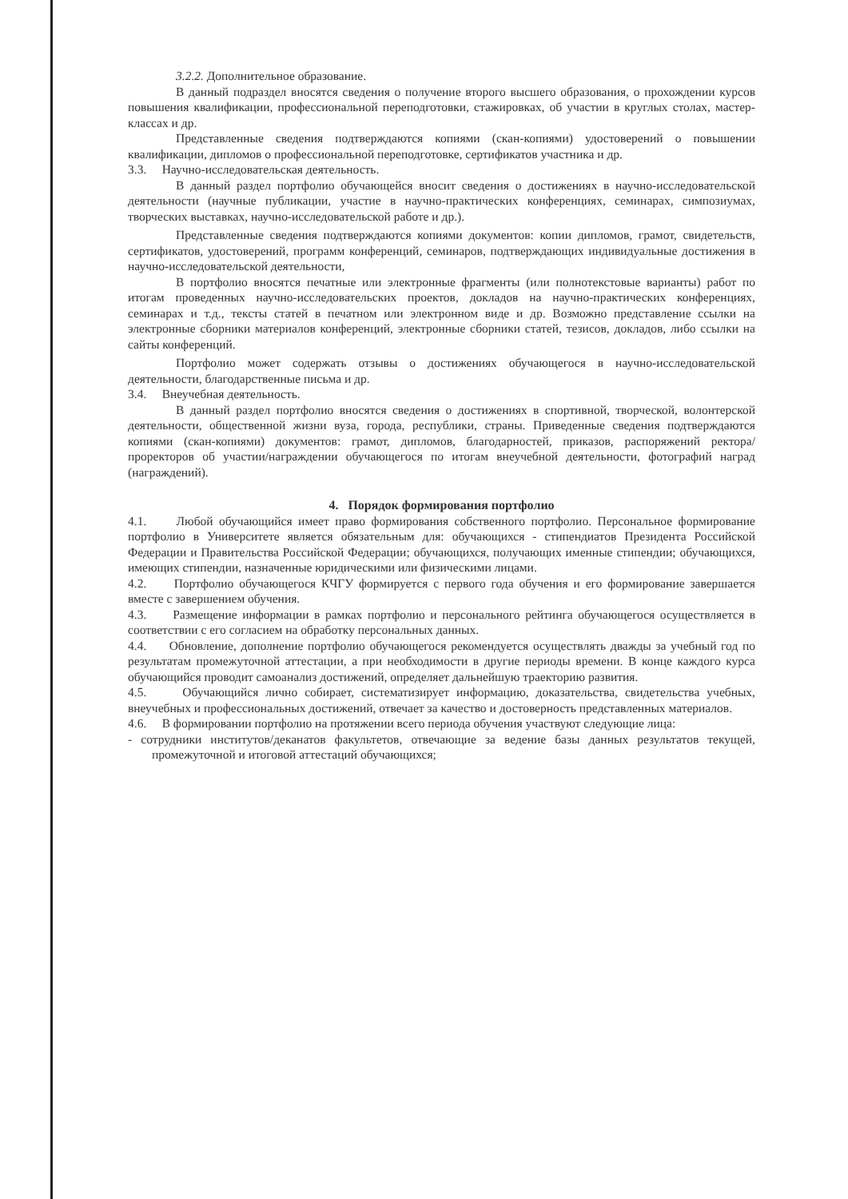3.2.2. Дополнительное образование.
В данный подраздел вносятся сведения о получение второго высшего образования, о прохождении курсов повышения квалификации, профессиональной переподготовки, стажировках, об участии в круглых столах, мастер-классах и др.
Представленные сведения подтверждаются копиями (скан-копиями) удостоверений о повышении квалификации, дипломов о профессиональной переподготовке, сертификатов участника и др.
3.3. Научно-исследовательская деятельность.
В данный раздел портфолио обучающейся вносит сведения о достижениях в научно-исследовательской деятельности (научные публикации, участие в научно-практических конференциях, семинарах, симпозиумах, творческих выставках, научно-исследовательской работе и др.).
Представленные сведения подтверждаются копиями документов: копии дипломов, грамот, свидетельств, сертификатов, удостоверений, программ конференций, семинаров, подтверждающих индивидуальные достижения в научно-исследовательской деятельности,
В портфолио вносятся печатные или электронные фрагменты (или полнотекстовые варианты) работ по итогам проведенных научно-исследовательских проектов, докладов на научно-практических конференциях, семинарах и т.д., тексты статей в печатном или электронном виде и др. Возможно представление ссылки на электронные сборники материалов конференций, электронные сборники статей, тезисов, докладов, либо ссылки на сайты конференций.
Портфолио может содержать отзывы о достижениях обучающегося в научно-исследовательской деятельности, благодарственные письма и др.
3.4. Внеучебная деятельность.
В данный раздел портфолио вносятся сведения о достижениях в спортивной, творческой, волонтерской деятельности, общественной жизни вуза, города, республики, страны. Приведенные сведения подтверждаются копиями (скан-копиями) документов: грамот, дипломов, благодарностей, приказов, распоряжений ректора/проректоров об участии/награждении обучающегося по итогам внеучебной деятельности, фотографий наград (награждений).
4. Порядок формирования портфолио
4.1. Любой обучающийся имеет право формирования собственного портфолио. Персональное формирование портфолио в Университете является обязательным для: обучающихся - стипендиатов Президента Российской Федерации и Правительства Российской Федерации; обучающихся, получающих именные стипендии; обучающихся, имеющих стипендии, назначенные юридическими или физическими лицами.
4.2. Портфолио обучающегося КЧГУ формируется с первого года обучения и его формирование завершается вместе с завершением обучения.
4.3. Размещение информации в рамках портфолио и персонального рейтинга обучающегося осуществляется в соответствии с его согласием на обработку персональных данных.
4.4. Обновление, дополнение портфолио обучающегося рекомендуется осуществлять дважды за учебный год по результатам промежуточной аттестации, а при необходимости в другие периоды времени. В конце каждого курса обучающийся проводит самоанализ достижений, определяет дальнейшую траекторию развития.
4.5. Обучающийся лично собирает, систематизирует информацию, доказательства, свидетельства учебных, внеучебных и профессиональных достижений, отвечает за качество и достоверность представленных материалов.
4.6. В формировании портфолио на протяжении всего периода обучения участвуют следующие лица:
- сотрудники институтов/деканатов факультетов, отвечающие за ведение базы данных результатов текущей, промежуточной и итоговой аттестаций обучающихся;